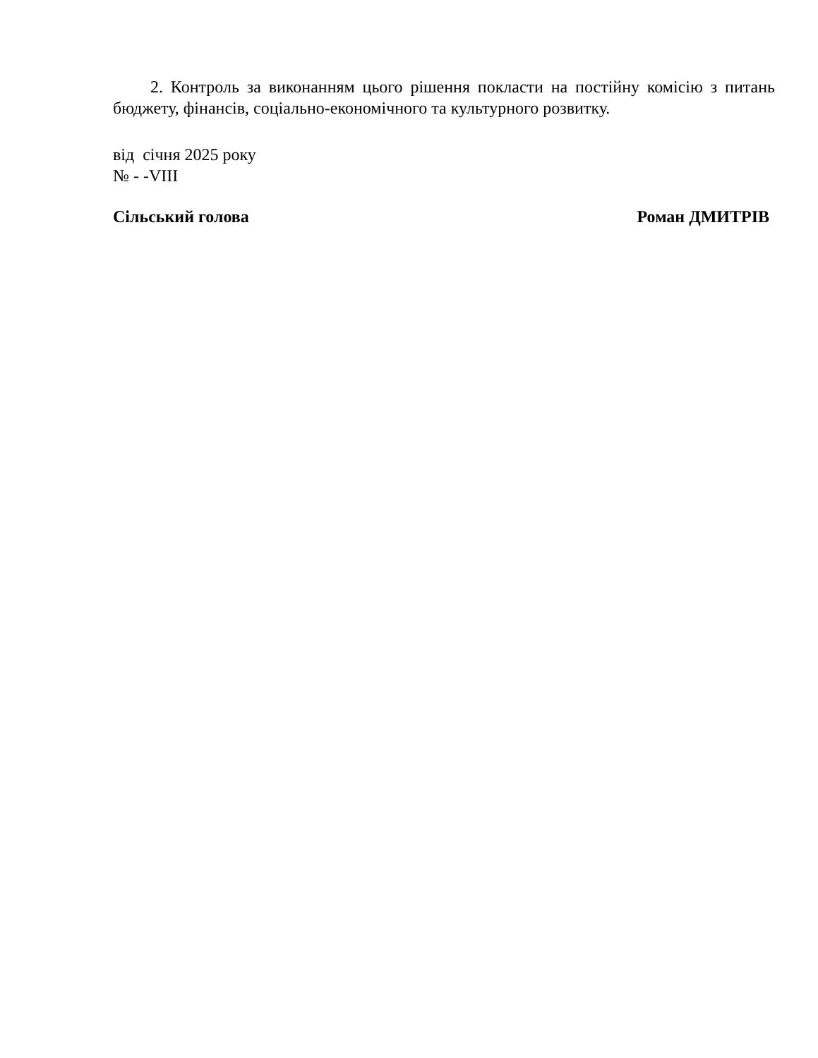2. Контроль за виконанням цього рішення покласти на постійну комісію з питань бюджету, фінансів, соціально-економічного та культурного розвитку.
від січня 2025 року
№ - -VIII
Сільський голова Роман ДМИТРІВ